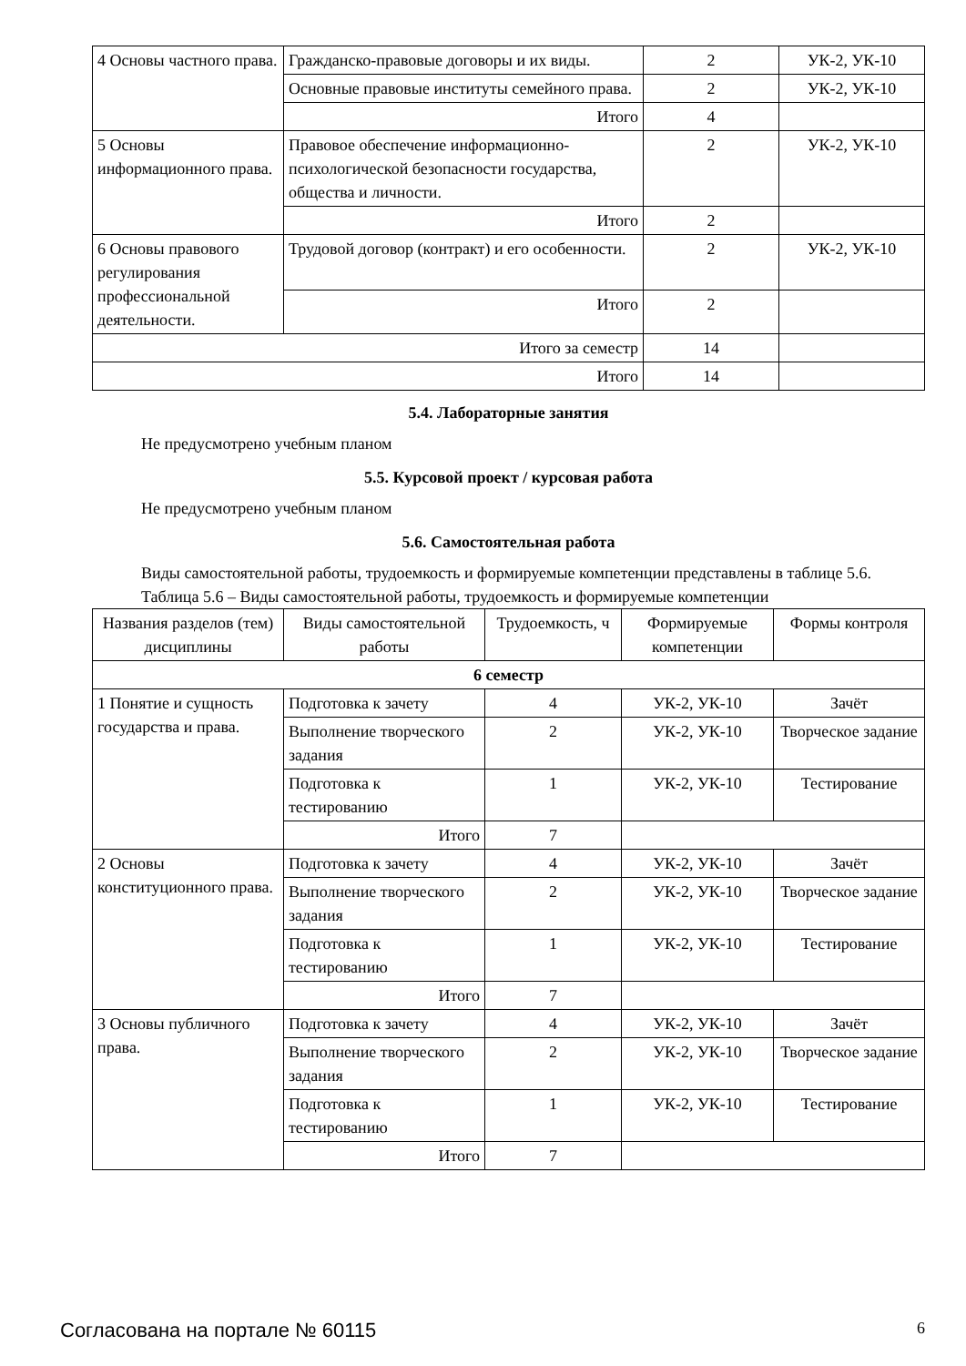| 4 Основы частного права. | Гражданско-правовые договоры и их виды. | 2 | УК-2, УК-10 |
| | Основные правовые институты семейного права. | 2 | УК-2, УК-10 |
| | Итого | 4 | |
| 5 Основы информационного права. | Правовое обеспечение информационно-психологической безопасности государства, общества и личности. | 2 | УК-2, УК-10 |
| | Итого | 2 | |
| 6 Основы правового регулирования профессиональной деятельности. | Трудовой договор (контракт) и его особенности. | 2 | УК-2, УК-10 |
| | Итого | 2 | |
| Итого за семестр | | 14 | |
| Итого | | 14 | |
5.4. Лабораторные занятия
Не предусмотрено учебным планом
5.5. Курсовой проект / курсовая работа
Не предусмотрено учебным планом
5.6. Самостоятельная работа
Виды самостоятельной работы, трудоемкость и формируемые компетенции представлены в таблице 5.6.
Таблица 5.6 – Виды самостоятельной работы, трудоемкость и формируемые компетенции
| Названия разделов (тем) дисциплины | Виды самостоятельной работы | Трудоемкость, ч | Формируемые компетенции | Формы контроля |
| --- | --- | --- | --- | --- |
| 6 семестр | | | | |
| 1 Понятие и сущность государства и права. | Подготовка к зачету | 4 | УК-2, УК-10 | Зачёт |
| | Выполнение творческого задания | 2 | УК-2, УК-10 | Творческое задание |
| | Подготовка к тестированию | 1 | УК-2, УК-10 | Тестирование |
| | Итого | 7 | | |
| 2 Основы конституционного права. | Подготовка к зачету | 4 | УК-2, УК-10 | Зачёт |
| | Выполнение творческого задания | 2 | УК-2, УК-10 | Творческое задание |
| | Подготовка к тестированию | 1 | УК-2, УК-10 | Тестирование |
| | Итого | 7 | | |
| 3 Основы публичного права. | Подготовка к зачету | 4 | УК-2, УК-10 | Зачёт |
| | Выполнение творческого задания | 2 | УК-2, УК-10 | Творческое задание |
| | Подготовка к тестированию | 1 | УК-2, УК-10 | Тестирование |
| | Итого | 7 | | |
Согласована на портале № 60115 6